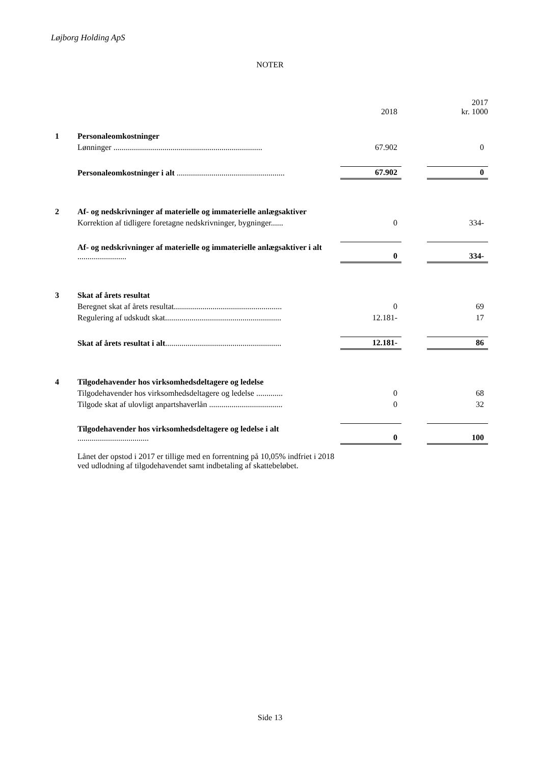Løjborg Holding ApS
NOTER
| | | 2018 | | 2017 kr. 1000 |
| 1 | Personaleomkostninger | | | |
| | Lønninger ......................................................................... | 67.902 | | 0 |
| | Personaleomkostninger i alt ..................................................... | 67.902 | | 0 |
| 2 | Af- og nedskrivninger af materielle og immaterielle anlægsaktiver | | | |
| | Korrektion af tidligere foretagne nedskrivninger, bygninger...... | 0 | | 334- |
| | Af- og nedskrivninger af materielle og immaterielle anlægsaktiver i alt ........................ | 0 | | 334- |
| 3 | Skat af årets resultat | | | |
| | Beregnet skat af årets resultat..................................................... | 0 | | 69 |
| | Regulering af udskudt skat......................................................... | 12.181- | | 17 |
| | Skat af årets resultat i alt ......................................................... | 12.181- | | 86 |
| 4 | Tilgodehavender hos virksomhedsdeltagere og ledelse | | | |
| | Tilgodehavender hos virksomhedsdeltagere og ledelse ............. | 0 | | 68 |
| | Tilgode skat af ulovligt anpartshaverlån .................................... | 0 | | 32 |
| | Tilgodehavender hos virksomhedsdeltagere og ledelse i alt ................................... | 0 | | 100 |
| | Lånet der opstod i 2017 er tillige med en forrentning på 10,05% indfriet i 2018 ved udlodning af tilgodehavendet samt indbetaling af skattebeløbet. | | | |
Side 13